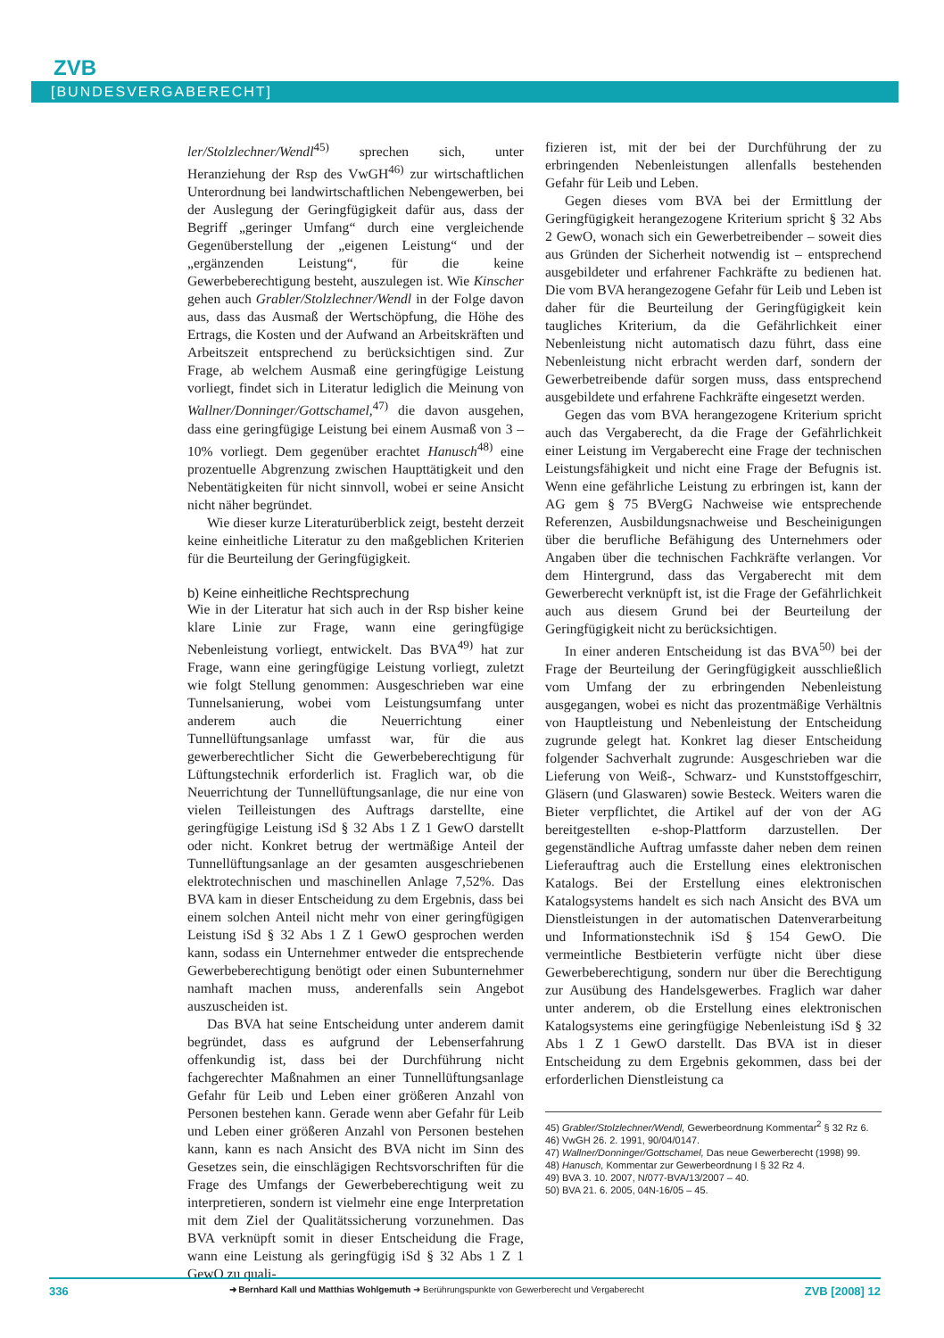ZVB
[BUNDESVERGABERECHT]
ler/Stolzlechner/Wendl<sup>45)</sup> sprechen sich, unter Heranziehung der Rsp des VwGH<sup>46)</sup> zur wirtschaftlichen Unterordnung bei landwirtschaftlichen Nebengewerben, bei der Auslegung der Geringfügigkeit dafür aus, dass der Begriff „geringer Umfang“ durch eine vergleichende Gegenüberstellung der „eigenen Leistung“ und der „ergänzenden Leistung“, für die keine Gewerbeberechtigung besteht, auszulegen ist. Wie Kinscher gehen auch Grabler/Stolzlechner/Wendl in der Folge davon aus, dass das Ausmaß der Wertschöpfung, die Höhe des Ertrags, die Kosten und der Aufwand an Arbeitskräften und Arbeitszeit entsprechend zu berücksichtigen sind. Zur Frage, ab welchem Ausmaß eine geringfügige Leistung vorliegt, findet sich in Literatur lediglich die Meinung von Wallner/Donninger/Gottschamel,<sup>47)</sup> die davon ausgehen, dass eine geringfügige Leistung bei einem Ausmaß von 3 – 10% vorliegt. Dem gegenüber erachtet Hanusch<sup>48)</sup> eine prozentuelle Abgrenzung zwischen Haupttätigkeit und den Nebentätigkeiten für nicht sinnvoll, wobei er seine Ansicht nicht näher begründet.
Wie dieser kurze Literaturüberblick zeigt, besteht derzeit keine einheitliche Literatur zu den maßgeblichen Kriterien für die Beurteilung der Geringfügigkeit.
b) Keine einheitliche Rechtsprechung
Wie in der Literatur hat sich auch in der Rsp bisher keine klare Linie zur Frage, wann eine geringfügige Nebenleistung vorliegt, entwickelt. Das BVA<sup>49)</sup> hat zur Frage, wann eine geringfügige Leistung vorliegt, zuletzt wie folgt Stellung genommen: Ausgeschrieben war eine Tunnelsanierung, wobei vom Leistungsumfang unter anderem auch die Neuerrichtung einer Tunnellüftungsanlage umfasst war, für die aus gewerberechtlicher Sicht die Gewerbeberechtigung für Lüftungstechnik erforderlich ist. Fraglich war, ob die Neuerrichtung der Tunnellüftungsanlage, die nur eine von vielen Teilleistungen des Auftrags darstellte, eine geringfügige Leistung iSd § 32 Abs 1 Z 1 GewO darstellt oder nicht. Konkret betrug der wertmäßige Anteil der Tunnellüftungsanlage an der gesamten ausgeschriebenen elektrotechnischen und maschinellen Anlage 7,52%. Das BVA kam in dieser Entscheidung zu dem Ergebnis, dass bei einem solchen Anteil nicht mehr von einer geringfügigen Leistung iSd § 32 Abs 1 Z 1 GewO gesprochen werden kann, sodass ein Unternehmer entweder die entsprechende Gewerbeberechtigung benötigt oder einen Subunternehmer namhaft machen muss, anderenfalls sein Angebot auszuscheiden ist.
Das BVA hat seine Entscheidung unter anderem damit begründet, dass es aufgrund der Lebenserfahrung offenkundig ist, dass bei der Durchführung nicht fachgerechter Maßnahmen an einer Tunnellüftungsanlage Gefahr für Leib und Leben einer größeren Anzahl von Personen bestehen kann. Gerade wenn aber Gefahr für Leib und Leben einer größeren Anzahl von Personen bestehen kann, kann es nach Ansicht des BVA nicht im Sinn des Gesetzes sein, die einschlägigen Rechtsvorschriften für die Frage des Umfangs der Gewerbeberechtigung weit zu interpretieren, sondern ist vielmehr eine enge Interpretation mit dem Ziel der Qualitätssicherung vorzunehmen. Das BVA verknüpft somit in dieser Entscheidung die Frage, wann eine Leistung als geringfügig iSd § 32 Abs 1 Z 1 GewO zu quali-
fizieren ist, mit der bei der Durchführung der zu erbringenden Nebenleistungen allenfalls bestehenden Gefahr für Leib und Leben.
Gegen dieses vom BVA bei der Ermittlung der Geringfügigkeit herangezogene Kriterium spricht § 32 Abs 2 GewO, wonach sich ein Gewerbetreibender – soweit dies aus Gründen der Sicherheit notwendig ist – entsprechend ausgebildeter und erfahrener Fachkräfte zu bedienen hat. Die vom BVA herangezogene Gefahr für Leib und Leben ist daher für die Beurteilung der Geringfügigkeit kein taugliches Kriterium, da die Gefährlichkeit einer Nebenleistung nicht automatisch dazu führt, dass eine Nebenleistung nicht erbracht werden darf, sondern der Gewerbetreibende dafür sorgen muss, dass entsprechend ausgebildete und erfahrene Fachkräfte eingesetzt werden.
Gegen das vom BVA herangezogene Kriterium spricht auch das Vergaberecht, da die Frage der Gefährlichkeit einer Leistung im Vergaberecht eine Frage der technischen Leistungsfähigkeit und nicht eine Frage der Befugnis ist. Wenn eine gefährliche Leistung zu erbringen ist, kann der AG gem § 75 BVergG Nachweise wie entsprechende Referenzen, Ausbildungsnachweise und Bescheinigungen über die berufliche Befähigung des Unternehmers oder Angaben über die technischen Fachkräfte verlangen. Vor dem Hintergrund, dass das Vergaberecht mit dem Gewerberecht verknüpft ist, ist die Frage der Gefährlichkeit auch aus diesem Grund bei der Beurteilung der Geringfügigkeit nicht zu berücksichtigen.
In einer anderen Entscheidung ist das BVA<sup>50)</sup> bei der Frage der Beurteilung der Geringfügigkeit ausschließlich vom Umfang der zu erbringenden Nebenleistung ausgegangen, wobei es nicht das prozentmäßige Verhältnis von Hauptleistung und Nebenleistung der Entscheidung zugrunde gelegt hat. Konkret lag dieser Entscheidung folgender Sachverhalt zugrunde: Ausgeschrieben war die Lieferung von Weiß-, Schwarz- und Kunststoffgeschirr, Gläsern (und Glaswaren) sowie Besteck. Weiters waren die Bieter verpflichtet, die Artikel auf der von der AG bereitgestellten e-shop-Plattform darzustellen. Der gegenständliche Auftrag umfasste daher neben dem reinen Lieferauftrag auch die Erstellung eines elektronischen Katalogs. Bei der Erstellung eines elektronischen Katalogsystems handelt es sich nach Ansicht des BVA um Dienstleistungen in der automatischen Datenverarbeitung und Informationstechnik iSd § 154 GewO. Die vermeintliche Bestbieterin verfügte nicht über diese Gewerbeberechtigung, sondern nur über die Berechtigung zur Ausübung des Handelsgewerbes. Fraglich war daher unter anderem, ob die Erstellung eines elektronischen Katalogsystems eine geringfügige Nebenleistung iSd § 32 Abs 1 Z 1 GewO darstellt. Das BVA ist in dieser Entscheidung zu dem Ergebnis gekommen, dass bei der erforderlichen Dienstleistung ca
45) Grabler/Stolzlechner/Wendl, Gewerbeordnung Kommentar<sup>2</sup> § 32 Rz 6.
46) VwGH 26. 2. 1991, 90/04/0147.
47) Wallner/Donninger/Gottschamel, Das neue Gewerberecht (1998) 99.
48) Hanusch, Kommentar zur Gewerbeordnung I § 32 Rz 4.
49) BVA 3. 10. 2007, N/077-BVA/13/2007 – 40.
50) BVA 21. 6. 2005, 04N-16/05 – 45.
336 ➜ Bernhard Kall und Matthias Wohlgemuth ➜ Berührungspunkte von Gewerberecht und Vergaberecht ZVB [2008] 12